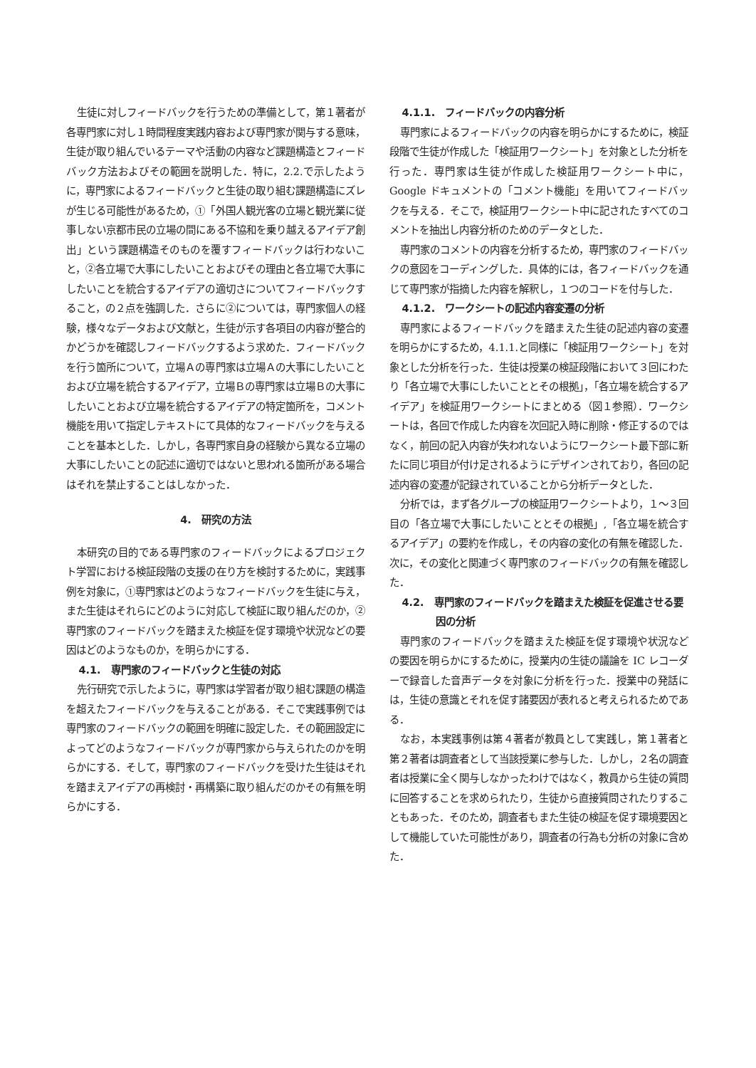生徒に対しフィードバックを行うための準備として，第１著者が各専門家に対し１時間程度実践内容および専門家が関与する意味，生徒が取り組んでいるテーマや活動の内容など課題構造とフィードバック方法およびその範囲を説明した．特に，2.2.で示したように，専門家によるフィードバックと生徒の取り組む課題構造にズレが生じる可能性があるため，①「外国人観光客の立場と観光業に従事しない京都市民の立場の間にある不協和を乗り越えるアイデア創出」という課題構造そのものを覆すフィードバックは行わないこと，②各立場で大事にしたいことおよびその理由と各立場で大事にしたいことを統合するアイデアの適切さについてフィードバックすること，の２点を強調した．さらに②については，専門家個人の経験，様々なデータおよび文献と，生徒が示す各項目の内容が整合的かどうかを確認しフィードバックするよう求めた．フィードバックを行う箇所について，立場Ａの専門家は立場Ａの大事にしたいことおよび立場を統合するアイデア，立場Ｂの専門家は立場Ｂの大事にしたいことおよび立場を統合するアイデアの特定箇所を，コメント機能を用いて指定しテキストにて具体的なフィードバックを与えることを基本とした．しかし，各専門家自身の経験から異なる立場の大事にしたいことの記述に適切ではないと思われる箇所がある場合はそれを禁止することはしなかった．
4.　研究の方法
本研究の目的である専門家のフィードバックによるプロジェクト学習における検証段階の支援の在り方を検討するために，実践事例を対象に，①専門家はどのようなフィードバックを生徒に与え，また生徒はそれらにどのように対応して検証に取り組んだのか，②専門家のフィードバックを踏まえた検証を促す環境や状況などの要因はどのようなものか，を明らかにする．
4.1.　専門家のフィードバックと生徒の対応
先行研究で示したように，専門家は学習者が取り組む課題の構造を超えたフィードバックを与えることがある．そこで実践事例では専門家のフィードバックの範囲を明確に設定した．その範囲設定によってどのようなフィードバックが専門家から与えられたのかを明らかにする．そして，専門家のフィードバックを受けた生徒はそれを踏まえアイデアの再検討・再構築に取り組んだのかその有無を明らかにする．
4.1.1.　フィードバックの内容分析
専門家によるフィードバックの内容を明らかにするために，検証段階で生徒が作成した「検証用ワークシート」を対象とした分析を行った．専門家は生徒が作成した検証用ワークシート中に，Google ドキュメントの「コメント機能」を用いてフィードバックを与える．そこで，検証用ワークシート中に記されたすべてのコメントを抽出し内容分析のためのデータとした．
専門家のコメントの内容を分析するため，専門家のフィードバックの意図をコーディングした．具体的には，各フィードバックを通じて専門家が指摘した内容を解釈し，１つのコードを付与した．
4.1.2.　ワークシートの記述内容変遷の分析
専門家によるフィードバックを踏まえた生徒の記述内容の変遷を明らかにするため，4.1.1.と同様に「検証用ワークシート」を対象とした分析を行った．生徒は授業の検証段階において３回にわたり「各立場で大事にしたいこととその根拠」，「各立場を統合するアイデア」を検証用ワークシートにまとめる（図１参照）．ワークシートは，各回で作成した内容を次回記入時に削除・修正するのではなく，前回の記入内容が失われないようにワークシート最下部に新たに同じ項目が付け足されるようにデザインされており，各回の記述内容の変遷が記録されていることから分析データとした．
分析では，まず各グループの検証用ワークシートより，１～３回目の「各立場で大事にしたいこととその根拠」,「各立場を統合するアイデア」の要約を作成し，その内容の変化の有無を確認した．次に，その変化と関連づく専門家のフィードバックの有無を確認した．
4.2.　専門家のフィードバックを踏まえた検証を促進させる要因の分析
専門家のフィードバックを踏まえた検証を促す環境や状況などの要因を明らかにするために，授業内の生徒の議論を IC レコーダーで録音した音声データを対象に分析を行った．授業中の発話には，生徒の意識とそれを促す諸要因が表れると考えられるためである．
なお，本実践事例は第４著者が教員として実践し，第１著者と第２著者は調査者として当該授業に参与した．しかし，２名の調査者は授業に全く関与しなかったわけではなく，教員から生徒の質問に回答することを求められたり，生徒から直接質問されたりすることもあった．そのため，調査者もまた生徒の検証を促す環境要因として機能していた可能性があり，調査者の行為も分析の対象に含めた．